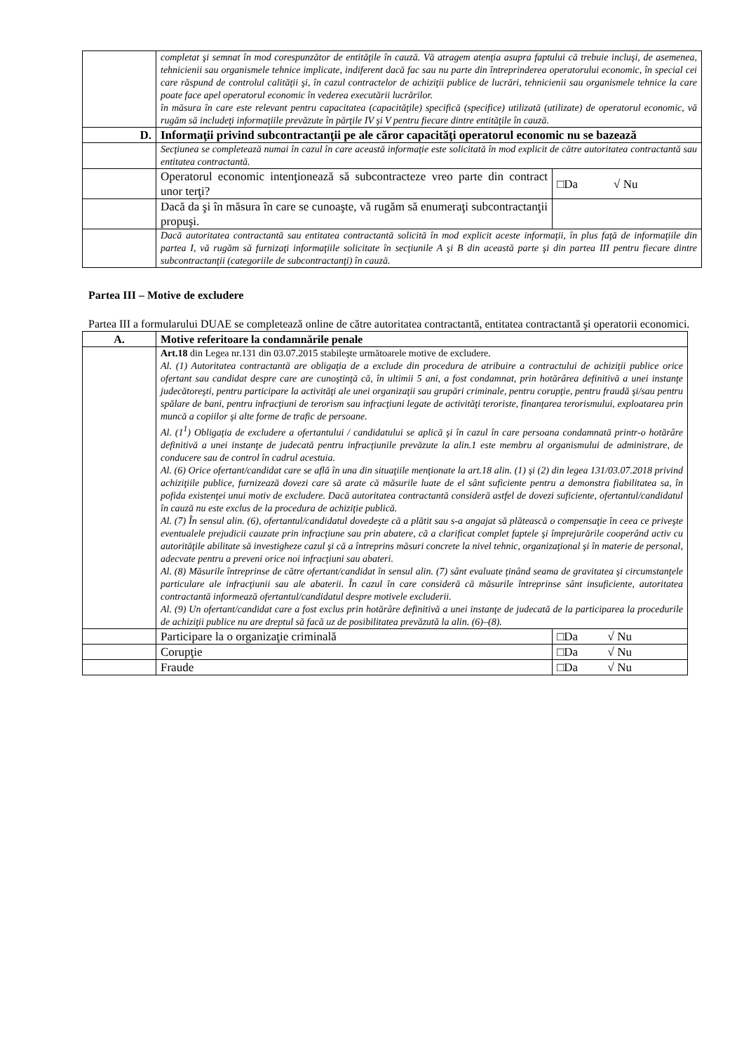| | completat şi semnat în mod corespunzător de entităţile în cauză. Vă atragem atenţia asupra faptului că trebuie incluşi, de asemenea, tehnicienii sau organismele tehnice implicate, indiferent dacă fac sau nu parte din întreprinderea operatorului economic, în special cei care răspund de controlul calităţii şi, în cazul contractelor de achiziţii publice de lucrări, tehnicienii sau organismele tehnice la care poate face apel operatorul economic în vederea executării lucrărilor. în măsura în care este relevant pentru capacitatea (capacităţile) specifică (specifice) utilizată (utilizate) de operatorul economic, vă rugăm să includeţi informaţiile prevăzute în părţile IV şi V pentru fiecare dintre entităţile în cauză. | |
| D. | Informaţii privind subcontractanţii pe ale căror capacităţi operatorul economic nu se bazează | |
| | Secţiunea se completează numai în cazul în care această informaţie este solicitată în mod explicit de către autoritatea contractantă sau entitatea contractantă. | |
| | Operatorul economic intenţionează să subcontracteze vreo parte din contract unor terţi? | □Da √ Nu |
| | Dacă da şi în măsura în care se cunoaşte, vă rugăm să enumeraţi subcontractanţii propuşi. | |
| | Dacă autoritatea contractantă sau entitatea contractantă solicită în mod explicit aceste informaţii, în plus faţă de informaţiile din partea I, vă rugăm să furnizaţi informaţiile solicitate în secţiunile A şi B din această parte şi din partea III pentru fiecare dintre subcontractanţii (categoriile de subcontractanţi) în cauză. | |
Partea III – Motive de excludere
Partea III a formularului DUAE se completează online de către autoritatea contractantă, entitatea contractantă şi operatorii economici.
| A. | Motive referitoare la condamnările penale | |
| | Art.18 din Legea nr.131 din 03.07.2015 stabileşte următoarele motive de excludere. Al. (1) Autoritatea contractantă are obligaţia de a exclude din procedura de atribuire a contractului de achiziţii publice orice ofertant sau candidat despre care are cunoştinţă că, în ultimii 5 ani, a fost condamnat, prin hotărârea definitivă a unei instanţe judecătoreşti, pentru participare la activităţi ale unei organizaţii sau grupări criminale, pentru corupţie, pentru fraudă şi/sau pentru spălare de bani, pentru infracţiuni de terorism sau infracţiuni legate de activităţi teroriste, finanţarea terorismului, exploatarea prin muncă a copiilor şi alte forme de trafic de persoane. Al. (1<sup>1</sup>) Obligaţia de excludere a ofertantului / candidatului se aplică şi în cazul în care persoana condamnată printr-o hotărâre definitivă a unei instanţe de judecată pentru infracţiunile prevăzute la alin.1 este membru al organismului de administrare, de conducere sau de control în cadrul acestuia. Al. (6) Orice ofertant/candidat care se află în una din situaţiile menţionate la art.18 alin. (1) şi (2) din legea 131/03.07.2018 privind achiziţiile publice, furnizează dovezi care să arate că măsurile luate de el sânt suficiente pentru a demonstra fiabilitatea sa, în pofida existenţei unui motiv de excludere. Dacă autoritatea contractantă consideră astfel de dovezi suficiente, ofertantul/candidatul în cauză nu este exclus de la procedura de achiziţie publică. Al. (7) În sensul alin. (6), ofertantul/candidatul dovedeşte că a plătit sau s-a angajat să plătească o compensaţie în ceea ce priveşte eventualele prejudicii cauzate prin infracţiune sau prin abatere, că a clarificat complet faptele şi împrejurările cooperând activ cu autorităţile abilitate să investigheze cazul şi că a întreprins măsuri concrete la nivel tehnic, organizaţional şi în materie de personal, adecvate pentru a preveni orice noi infracţiuni sau abateri. Al. (8) Măsurile întreprinse de către ofertant/candidat în sensul alin. (7) sânt evaluate ţinând seama de gravitatea şi circumstanţele particulare ale infracţiunii sau ale abaterii. În cazul în care consideră că măsurile întreprinse sânt insuficiente, autoritatea contractantă informează ofertantul/candidatul despre motivele excluderii. Al. (9) Un ofertant/candidat care a fost exclus prin hotărâre definitivă a unei instanţe de judecată de la participarea la procedurile de achiziţii publice nu are dreptul să facă uz de posibilitatea prevăzută la alin. (6)–(8). | |
| | Participare la o organizaţie criminală | □Da √ Nu |
| | Corupţie | □Da √ Nu |
| | Fraude | □Da √ Nu |